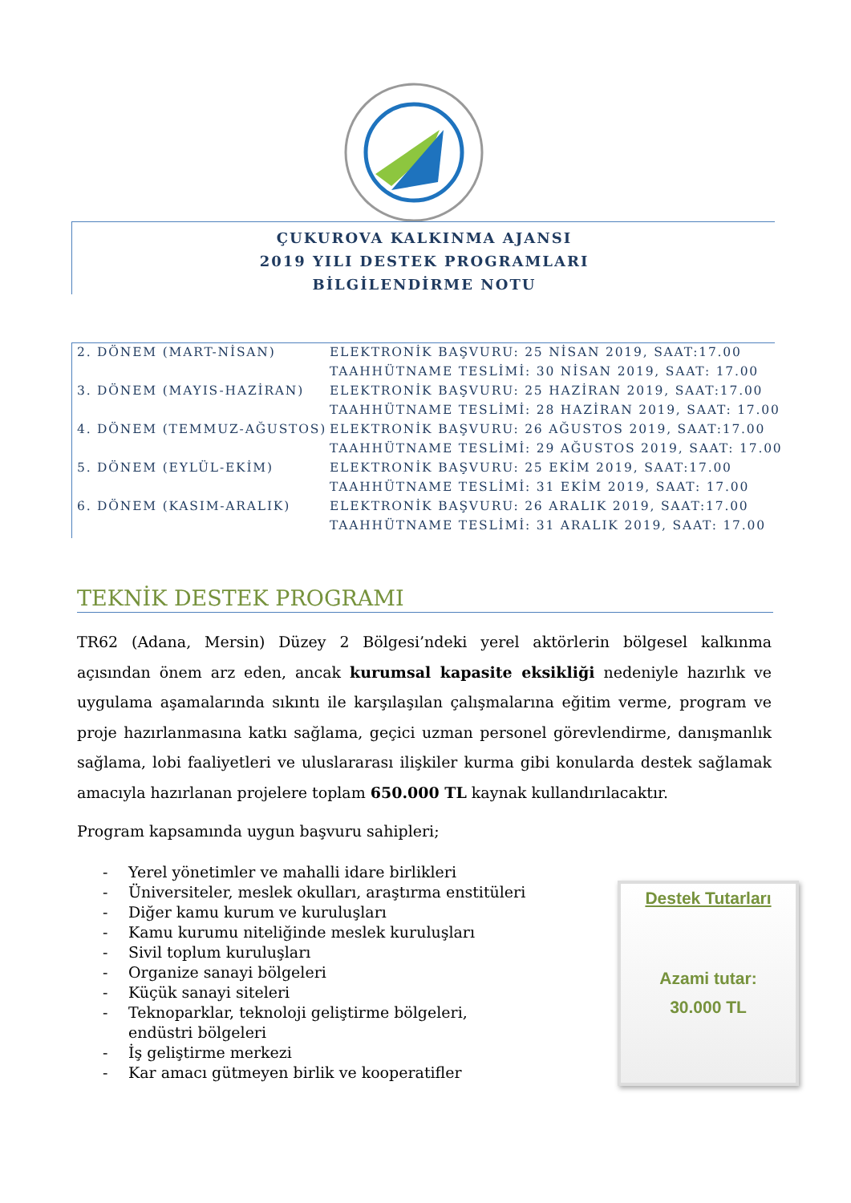ÇUKUROVA KALKINMA AJANSI
2019 YILI DESTEK PROGRAMLARI
BİLGİLENDİRME NOTU
| 2. DÖNEM (MART-NİSAN) | ELEKTRONİK BAŞVURU: 25 NİSAN 2019, SAAT:17.00 |
| | TAAHHÜTNAME TESLİMİ: 30 NİSAN 2019, SAAT: 17.00 |
| 3. DÖNEM (MAYIS-HAZİRAN) | ELEKTRONİK BAŞVURU: 25 HAZİRAN 2019, SAAT:17.00 |
| | TAAHHÜTNAME TESLİMİ: 28 HAZİRAN 2019, SAAT: 17.00 |
| 4. DÖNEM (TEMMUZ-AĞUSTOS) | ELEKTRONİK BAŞVURU: 26 AĞUSTOS 2019, SAAT:17.00 |
| | TAAHHÜTNAME TESLİMİ: 29 AĞUSTOS 2019, SAAT: 17.00 |
| 5. DÖNEM (EYLÜL-EKİM) | ELEKTRONİK BAŞVURU: 25 EKİM 2019, SAAT:17.00 |
| | TAAHHÜTNAME TESLİMİ: 31 EKİM 2019, SAAT: 17.00 |
| 6. DÖNEM (KASIM-ARALIK) | ELEKTRONİK BAŞVURU: 26 ARALIK 2019, SAAT:17.00 |
| | TAAHHÜTNAME TESLİMİ: 31 ARALIK 2019, SAAT: 17.00 |
TEKNİK DESTEK PROGRAMI
TR62 (Adana, Mersin) Düzey 2 Bölgesi’ndeki yerel aktörlerin bölgesel kalkınma açısından önem arz eden, ancak kurumsal kapasite eksikliği nedeniyle hazırlık ve uygulama aşamalarında sıkıntı ile karşılaşılan çalışmalarına eğitim verme, program ve proje hazırlanmasına katkı sağlama, geçici uzman personel görevlendirme, danışmanlık sağlama, lobi faaliyetleri ve uluslararası ilişkiler kurma gibi konularda destek sağlamak amacıyla hazırlanan projelere toplam 650.000 TL kaynak kullandırılacaktır.
Program kapsamında uygun başvuru sahipleri;
- Yerel yönetimler ve mahalli idare birlikleri
- Üniversiteler, meslek okulları, araştırma enstitüleri
- Diğer kamu kurum ve kuruluşları
- Kamu kurumu niteliğinde meslek kuruluşları
- Sivil toplum kuruluşları
- Organize sanayi bölgeleri
- Küçük sanayi siteleri
- Teknoparklar, teknoloji geliştirme bölgeleri, endüstri bölgeleri
- İş geliştirme merkezi
- Kar amacı gütmeyen birlik ve kooperatifler
Destek Tutarları
Azami tutar:
30.000 TL